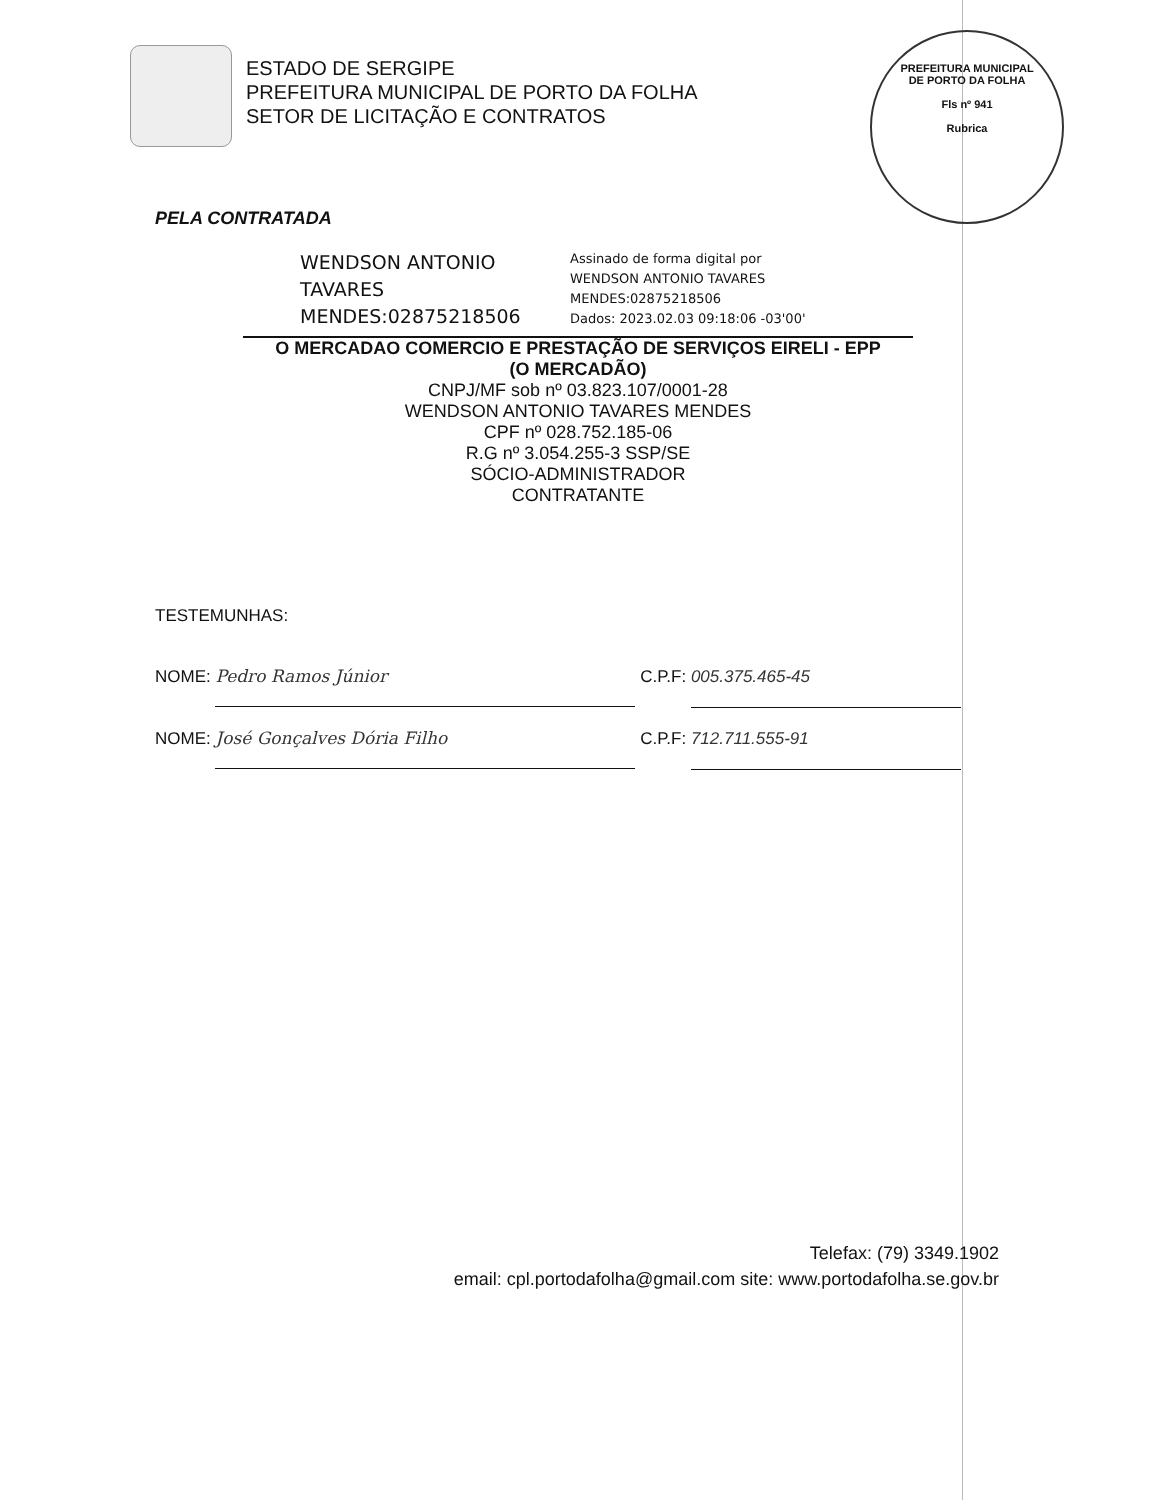PREFEITURA MUNICIPAL DE PORTO DA FOLHA
Fls nº 941
Rubrica
ESTADO DE SERGIPE
PREFEITURA MUNICIPAL DE PORTO DA FOLHA
SETOR DE LICITAÇÃO E CONTRATOS
PELA CONTRATADA
WENDSON ANTONIO TAVARES MENDES:02875218506
Assinado de forma digital por
WENDSON ANTONIO TAVARES
MENDES:02875218506
Dados: 2023.02.03 09:18:06 -03'00'
O MERCADAO COMERCIO E PRESTAÇÃO DE SERVIÇOS EIRELI - EPP
(O MERCADÃO)
CNPJ/MF sob nº 03.823.107/0001-28
WENDSON ANTONIO TAVARES MENDES
CPF nº 028.752.185-06
R.G nº 3.054.255-3 SSP/SE
SÓCIO-ADMINISTRADOR
CONTRATANTE
TESTEMUNHAS:
NOME: Pedro Ramos Júnior C.P.F: 005.375.465-45
NOME: José Gonçalves Dória Filho C.P.F: 712.711.555-91
Telefax: (79) 3349.1902
email: cpl.portodafolha@gmail.com site: www.portodafolha.se.gov.br